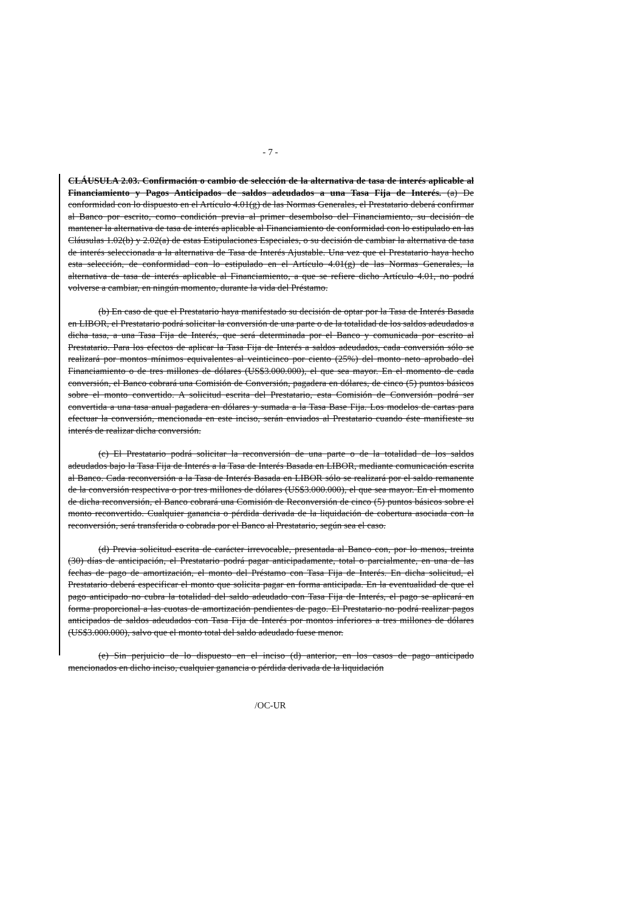- 7 -
CLÁUSULA 2.03. Confirmación o cambio de selección de la alternativa de tasa de interés aplicable al Financiamiento y Pagos Anticipados de saldos adeudados a una Tasa Fija de Interés. (a) De conformidad con lo dispuesto en el Artículo 4.01(g) de las Normas Generales, el Prestatario deberá confirmar al Banco por escrito, como condición previa al primer desembolso del Financiamiento, su decisión de mantener la alternativa de tasa de interés aplicable al Financiamiento de conformidad con lo estipulado en las Cláusulas 1.02(b) y 2.02(a) de estas Estipulaciones Especiales, o su decisión de cambiar la alternativa de tasa de interés seleccionada a la alternativa de Tasa de Interés Ajustable. Una vez que el Prestatario haya hecho esta selección, de conformidad con lo estipulado en el Artículo 4.01(g) de las Normas Generales, la alternativa de tasa de interés aplicable al Financiamiento, a que se refiere dicho Artículo 4.01, no podrá volverse a cambiar, en ningún momento, durante la vida del Préstamo.
(b) En caso de que el Prestatario haya manifestado su decisión de optar por la Tasa de Interés Basada en LIBOR, el Prestatario podrá solicitar la conversión de una parte o de la totalidad de los saldos adeudados a dicha tasa, a una Tasa Fija de Interés, que será determinada por el Banco y comunicada por escrito al Prestatario. Para los efectos de aplicar la Tasa Fija de Interés a saldos adeudados, cada conversión sólo se realizará por montos mínimos equivalentes al veinticinco por ciento (25%) del monto neto aprobado del Financiamiento o de tres millones de dólares (US$3.000.000), el que sea mayor. En el momento de cada conversión, el Banco cobrará una Comisión de Conversión, pagadera en dólares, de cinco (5) puntos básicos sobre el monto convertido. A solicitud escrita del Prestatario, esta Comisión de Conversión podrá ser convertida a una tasa anual pagadera en dólares y sumada a la Tasa Base Fija. Los modelos de cartas para efectuar la conversión, mencionada en este inciso, serán enviados al Prestatario cuando éste manifieste su interés de realizar dicha conversión.
(c) El Prestatario podrá solicitar la reconversión de una parte o de la totalidad de los saldos adeudados bajo la Tasa Fija de Interés a la Tasa de Interés Basada en LIBOR, mediante comunicación escrita al Banco. Cada reconversión a la Tasa de Interés Basada en LIBOR sólo se realizará por el saldo remanente de la conversión respectiva o por tres millones de dólares (US$3.000.000), el que sea mayor. En el momento de dicha reconversión, el Banco cobrará una Comisión de Reconversión de cinco (5) puntos básicos sobre el monto reconvertido. Cualquier ganancia o pérdida derivada de la liquidación de cobertura asociada con la reconversión, será transferida o cobrada por el Banco al Prestatario, según sea el caso.
(d) Previa solicitud escrita de carácter irrevocable, presentada al Banco con, por lo menos, treinta (30) días de anticipación, el Prestatario podrá pagar anticipadamente, total o parcialmente, en una de las fechas de pago de amortización, el monto del Préstamo con Tasa Fija de Interés. En dicha solicitud, el Prestatario deberá especificar el monto que solicita pagar en forma anticipada. En la eventualidad de que el pago anticipado no cubra la totalidad del saldo adeudado con Tasa Fija de Interés, el pago se aplicará en forma proporcional a las cuotas de amortización pendientes de pago. El Prestatario no podrá realizar pagos anticipados de saldos adeudados con Tasa Fija de Interés por montos inferiores a tres millones de dólares (US$3.000.000), salvo que el monto total del saldo adeudado fuese menor.
(e) Sin perjuicio de lo dispuesto en el inciso (d) anterior, en los casos de pago anticipado mencionados en dicho inciso, cualquier ganancia o pérdida derivada de la liquidación
/OC-UR